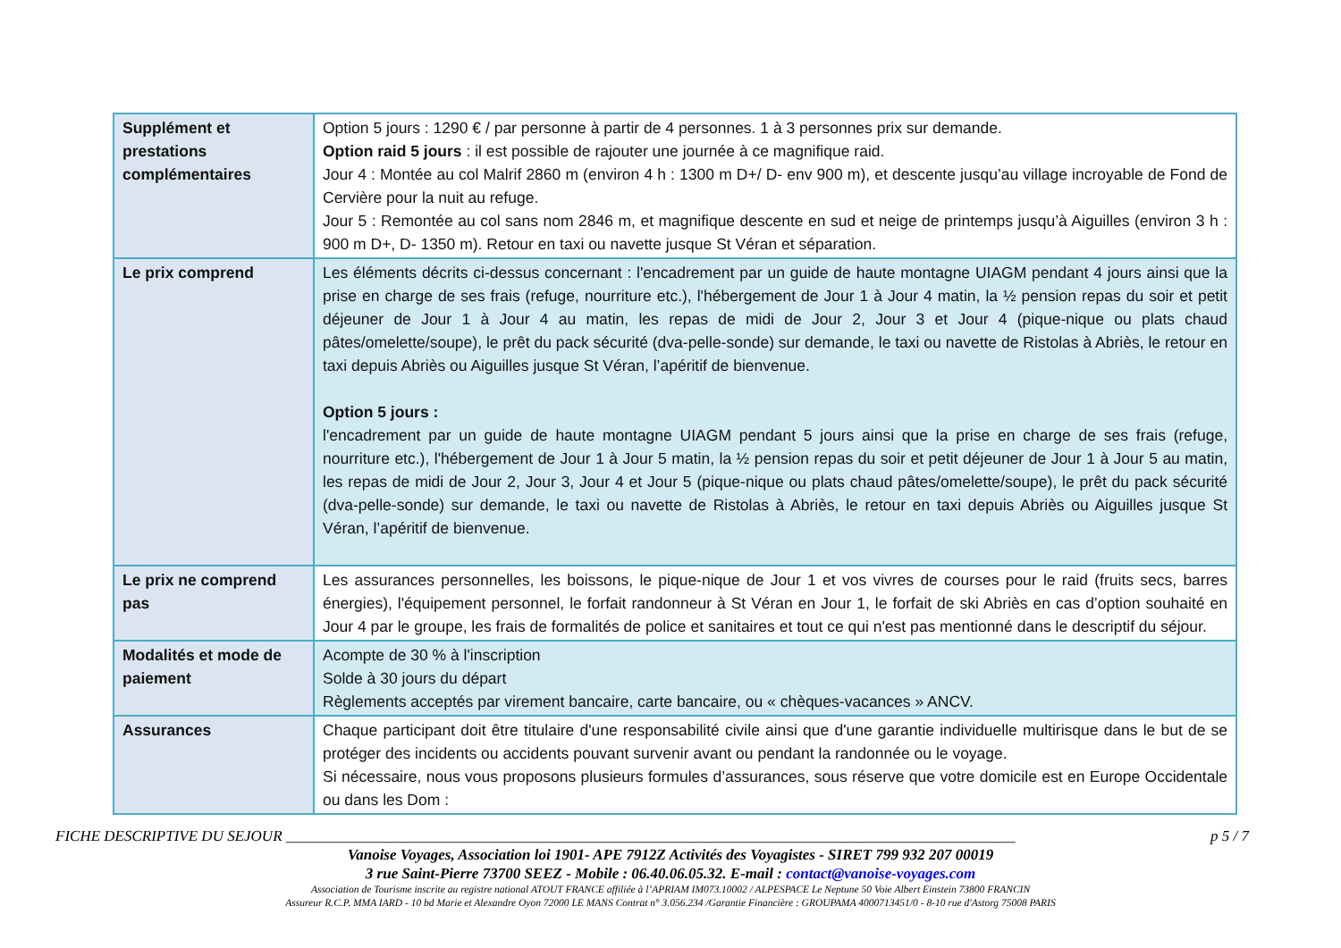| Supplément et prestations complémentaires | Option 5 jours : 1290 € / par personne à partir de 4 personnes. 1 à 3 personnes prix sur demande. Option raid 5 jours : il est possible de rajouter une journée à ce magnifique raid. Jour 4 : Montée au col Malrif 2860 m (environ 4 h : 1300 m D+/ D- env 900 m), et descente jusqu’au village incroyable de Fond de Cervière pour la nuit au refuge. Jour 5 : Remontée au col sans nom 2846 m, et magnifique descente en sud et neige de printemps jusqu’à Aiguilles (environ 3 h : 900 m D+, D- 1350 m). Retour en taxi ou navette jusque St Véran et séparation. |
| Le prix comprend | Les éléments décrits ci-dessus concernant : l'encadrement par un guide de haute montagne UIAGM pendant 4 jours ainsi que la prise en charge de ses frais (refuge, nourriture etc.), l'hébergement de Jour 1 à Jour 4 matin, la ½ pension repas du soir et petit déjeuner de Jour 1 à Jour 4 au matin, les repas de midi de Jour 2, Jour 3 et Jour 4 (pique-nique ou plats chaud pâtes/omelette/soupe), le prêt du pack sécurité (dva-pelle-sonde) sur demande, le taxi ou navette de Ristolas à Abriès, le retour en taxi depuis Abriès ou Aiguilles jusque St Véran, l’apéritif de bienvenue. Option 5 jours : l'encadrement par un guide de haute montagne UIAGM pendant 5 jours ainsi que la prise en charge de ses frais (refuge, nourriture etc.), l'hébergement de Jour 1 à Jour 5 matin, la ½ pension repas du soir et petit déjeuner de Jour 1 à Jour 5 au matin, les repas de midi de Jour 2, Jour 3, Jour 4 et Jour 5 (pique-nique ou plats chaud pâtes/omelette/soupe), le prêt du pack sécurité (dva-pelle-sonde) sur demande, le taxi ou navette de Ristolas à Abriès, le retour en taxi depuis Abriès ou Aiguilles jusque St Véran, l’apéritif de bienvenue. |
| Le prix ne comprend pas | Les assurances personnelles, les boissons, le pique-nique de Jour 1 et vos vivres de courses pour le raid (fruits secs, barres énergies), l'équipement personnel, le forfait randonneur à St Véran en Jour 1, le forfait de ski Abriès en cas d’option souhaité en Jour 4 par le groupe, les frais de formalités de police et sanitaires et tout ce qui n'est pas mentionné dans le descriptif du séjour. |
| Modalités et mode de paiement | Acompte de 30 % à l'inscription Solde à 30 jours du départ Règlements acceptés par virement bancaire, carte bancaire, ou « chèques-vacances » ANCV. |
| Assurances | Chaque participant doit être titulaire d'une responsabilité civile ainsi que d'une garantie individuelle multirisque dans le but de se protéger des incidents ou accidents pouvant survenir avant ou pendant la randonnée ou le voyage. Si nécessaire, nous vous proposons plusieurs formules d’assurances, sous réserve que votre domicile est en Europe Occidentale ou dans les Dom : |
FICHE DESCRIPTIVE DU SEJOUR ________________________________________________________________________________________________ p 5 / 7
Vanoise Voyages, Association loi 1901- APE 7912Z Activités des Voyagistes - SIRET 799 932 207 00019
3 rue Saint-Pierre 73700 SEEZ - Mobile : 06.40.06.05.32. E-mail : contact@vanoise-voyages.com
Association de Tourisme inscrite au registre national ATOUT FRANCE affiliée à l’APRIAM IM073.10002 / ALPESPACE Le Neptune 50 Voie Albert Einstein 73800 FRANCIN
Assureur R.C.P. MMA IARD - 10 bd Marie et Alexandre Oyon 72000 LE MANS Contrat n° 3.056.234 /Garantie Financière : GROUPAMA 4000713451/0 - 8-10 rue d'Astorg 75008 PARIS